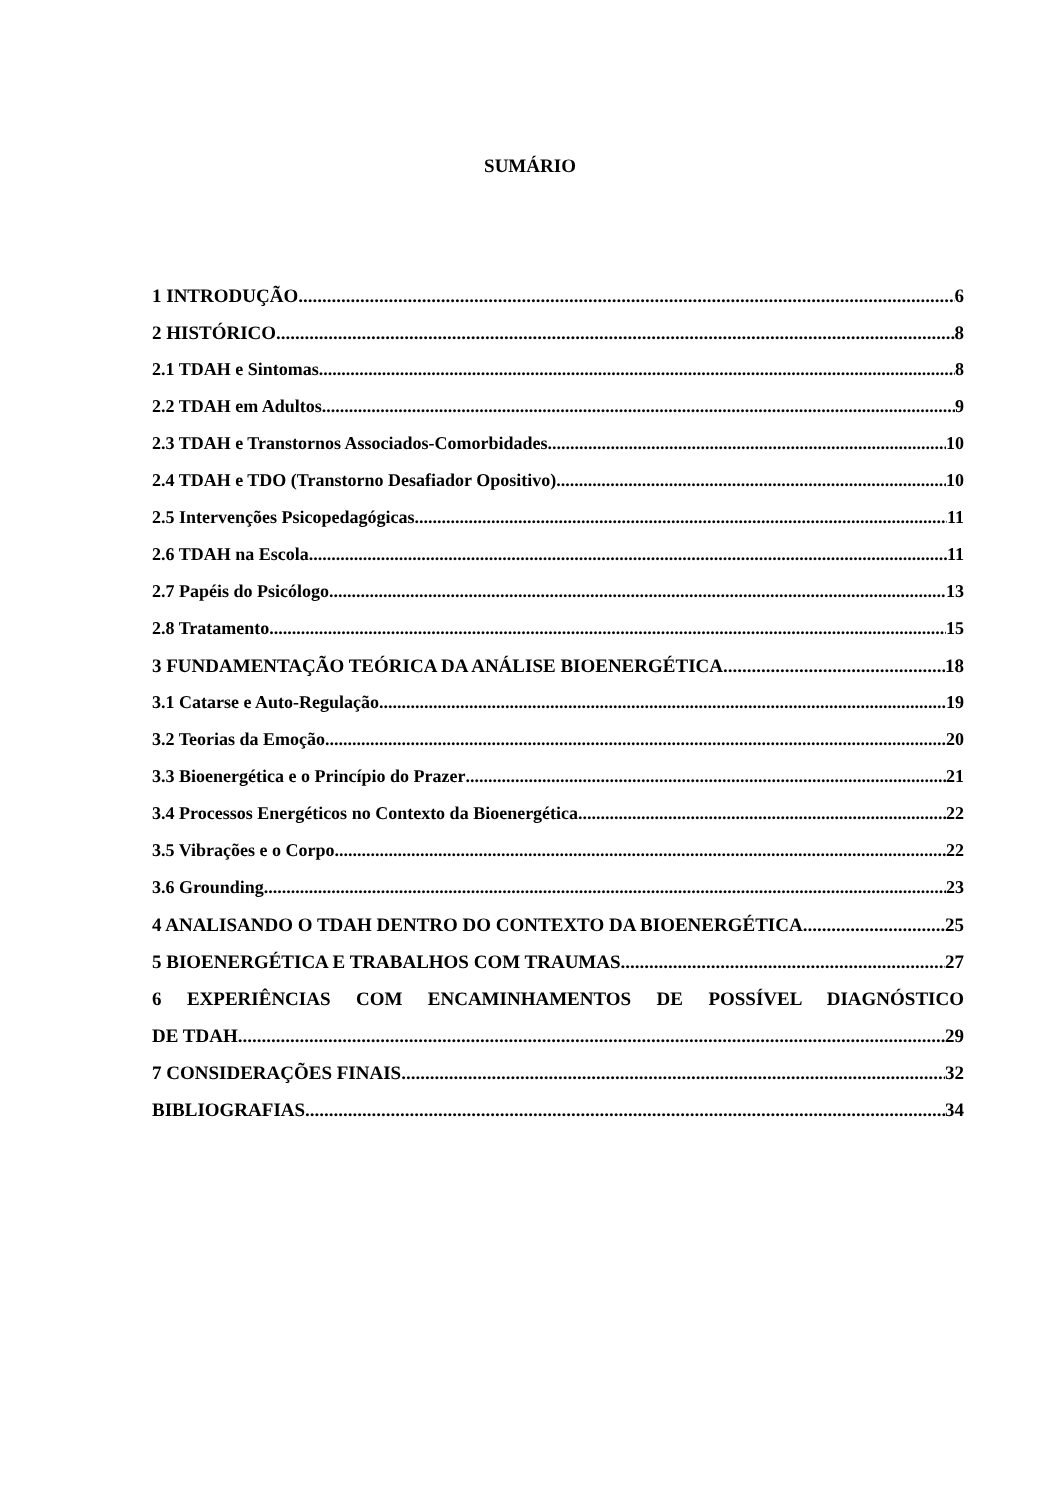SUMÁRIO
1 INTRODUÇÃO 6
2 HISTÓRICO 8
2.1 TDAH e Sintomas 8
2.2 TDAH em Adultos 9
2.3 TDAH e Transtornos Associados-Comorbidades 10
2.4 TDAH e TDO (Transtorno Desafiador Opositivo) 10
2.5 Intervenções Psicopedagógicas 11
2.6 TDAH na Escola 11
2.7 Papéis do Psicólogo 13
2.8 Tratamento 15
3 FUNDAMENTAÇÃO TEÓRICA DA ANÁLISE BIOENERGÉTICA 18
3.1 Catarse e Auto-Regulação 19
3.2 Teorias da Emoção 20
3.3 Bioenergética e o Princípio do Prazer 21
3.4 Processos Energéticos no Contexto da Bioenergética 22
3.5 Vibrações e o Corpo 22
3.6 Grounding 23
4 ANALISANDO O TDAH DENTRO DO CONTEXTO DA BIOENERGÉTICA 25
5 BIOENERGÉTICA E TRABALHOS COM TRAUMAS 27
6 EXPERIÊNCIAS COM ENCAMINHAMENTOS DE POSSÍVEL DIAGNÓSTICO
DE TDAH 29
7 CONSIDERAÇÕES FINAIS 32
BIBLIOGRAFIAS 34